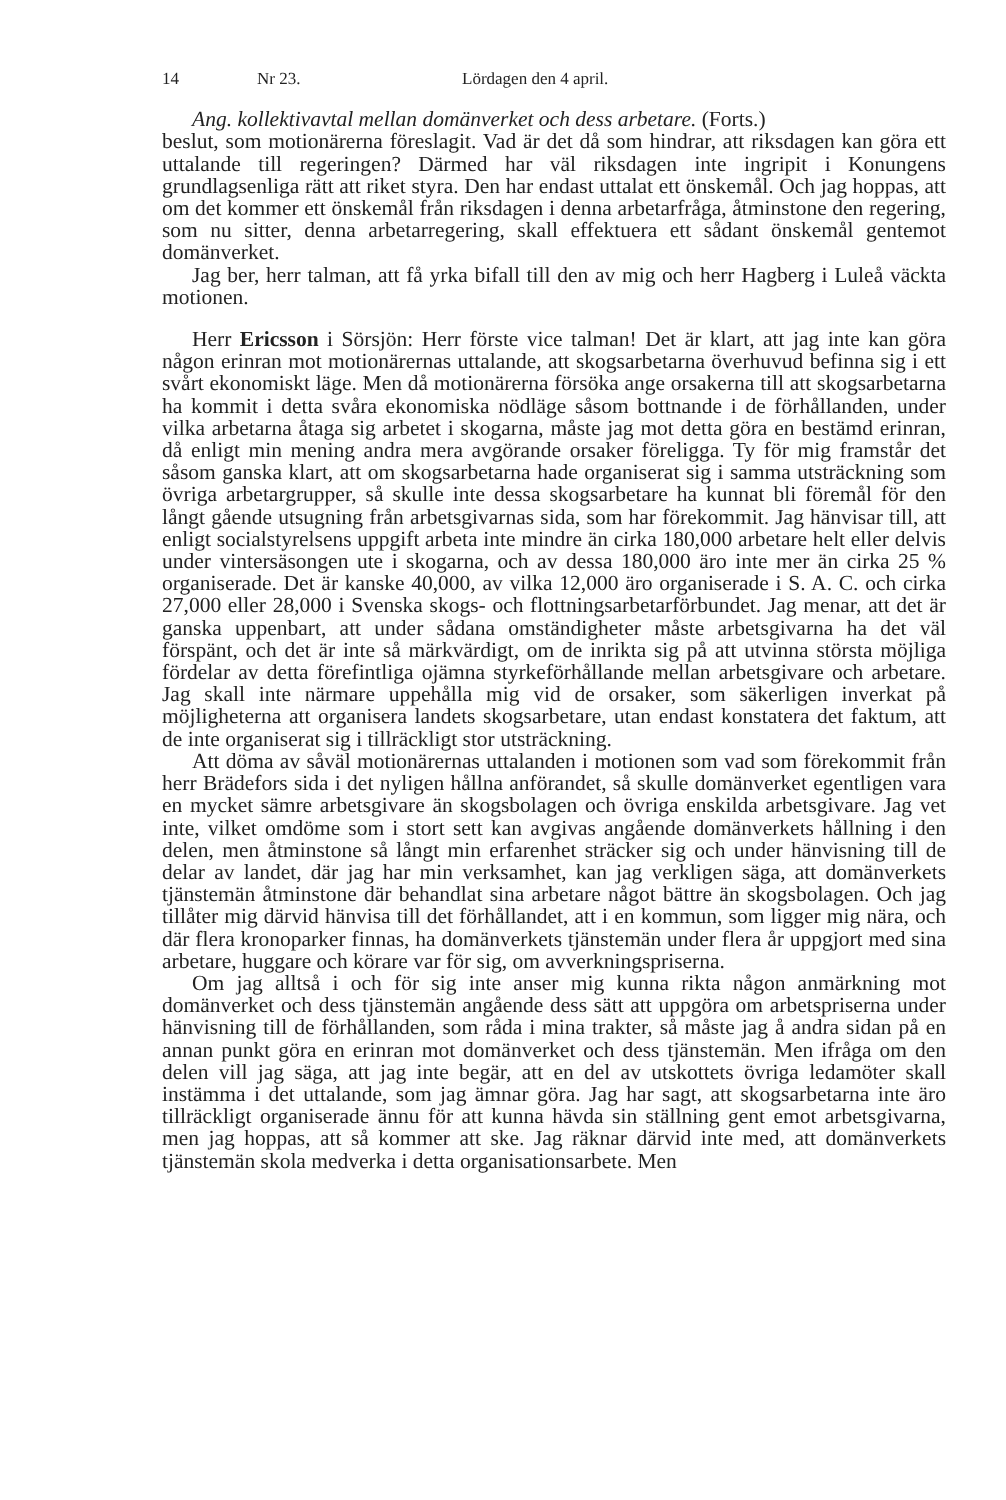14 Nr 23. Lördagen den 4 april.
Ang. kollektivavtal mellan domänverket och dess arbetare. (Forts.)
beslut, som motionärerna föreslagit. Vad är det då som hindrar, att riksdagen kan göra ett uttalande till regeringen? Därmed har väl riksdagen inte ingripit i Konungens grundlagsenliga rätt att riket styra. Den har endast uttalat ett önskemål. Och jag hoppas, att om det kommer ett önskemål från riksdagen i denna arbetarfråga, åtminstone den regering, som nu sitter, denna arbetarregering, skall effektuera ett sådant önskemål gentemot domänverket.
Jag ber, herr talman, att få yrka bifall till den av mig och herr Hagberg i Luleå väckta motionen.
Herr Ericsson i Sörsjön: Herr förste vice talman! Det är klart, att jag inte kan göra någon erinran mot motionärernas uttalande, att skogsarbetarna överhuvud befinna sig i ett svårt ekonomiskt läge. Men då motionärerna försöka ange orsakerna till att skogsarbetarna ha kommit i detta svåra ekonomiska nödläge såsom bottnande i de förhållanden, under vilka arbetarna åtaga sig arbetet i skogarna, måste jag mot detta göra en bestämd erinran, då enligt min mening andra mera avgörande orsaker föreligga. Ty för mig framstår det såsom ganska klart, att om skogsarbetarna hade organiserat sig i samma utsträckning som övriga arbetargrupper, så skulle inte dessa skogsarbetare ha kunnat bli föremål för den långt gående utsugning från arbetsgivarnas sida, som har förekommit. Jag hänvisar till, att enligt socialstyrelsens uppgift arbeta inte mindre än cirka 180,000 arbetare helt eller delvis under vintersäsongen ute i skogarna, och av dessa 180,000 äro inte mer än cirka 25 % organiserade. Det är kanske 40,000, av vilka 12,000 äro organiserade i S. A. C. och cirka 27,000 eller 28,000 i Svenska skogs- och flottningsarbetarförbundet. Jag menar, att det är ganska uppenbart, att under sådana omständigheter måste arbetsgivarna ha det väl förspänt, och det är inte så märkvärdigt, om de inrikta sig på att utvinna största möjliga fördelar av detta förefintliga ojämna styrkeförhållande mellan arbetsgivare och arbetare. Jag skall inte närmare uppehålla mig vid de orsaker, som säkerligen inverkat på möjligheterna att organisera landets skogsarbetare, utan endast konstatera det faktum, att de inte organiserat sig i tillräckligt stor utsträckning.
Att döma av såväl motionärernas uttalanden i motionen som vad som förekommit från herr Brädefors sida i det nyligen hållna anförandet, så skulle domänverket egentligen vara en mycket sämre arbetsgivare än skogsbolagen och övriga enskilda arbetsgivare. Jag vet inte, vilket omdöme som i stort sett kan avgivas angående domänverkets hållning i den delen, men åtminstone så långt min erfarenhet sträcker sig och under hänvisning till de delar av landet, där jag har min verksamhet, kan jag verkligen säga, att domänverkets tjänstemän åtminstone där behandlat sina arbetare något bättre än skogsbolagen. Och jag tillåter mig därvid hänvisa till det förhållandet, att i en kommun, som ligger mig nära, och där flera kronoparker finnas, ha domänverkets tjänstemän under flera år uppgjort med sina arbetare, huggare och körare var för sig, om avverkningspriserna.
Om jag alltså i och för sig inte anser mig kunna rikta någon anmärkning mot domänverket och dess tjänstemän angående dess sätt att uppgöra om arbetspriserna under hänvisning till de förhållanden, som råda i mina trakter, så måste jag å andra sidan på en annan punkt göra en erinran mot domänverket och dess tjänstemän. Men ifråga om den delen vill jag säga, att jag inte begär, att en del av utskottets övriga ledamöter skall instämma i det uttalande, som jag ämnar göra. Jag har sagt, att skogsarbetarna inte äro tillräckligt organiserade ännu för att kunna hävda sin ställning gent emot arbetsgivarna, men jag hoppas, att så kommer att ske. Jag räknar därvid inte med, att domänverkets tjänstemän skola medverka i detta organisationsarbete. Men